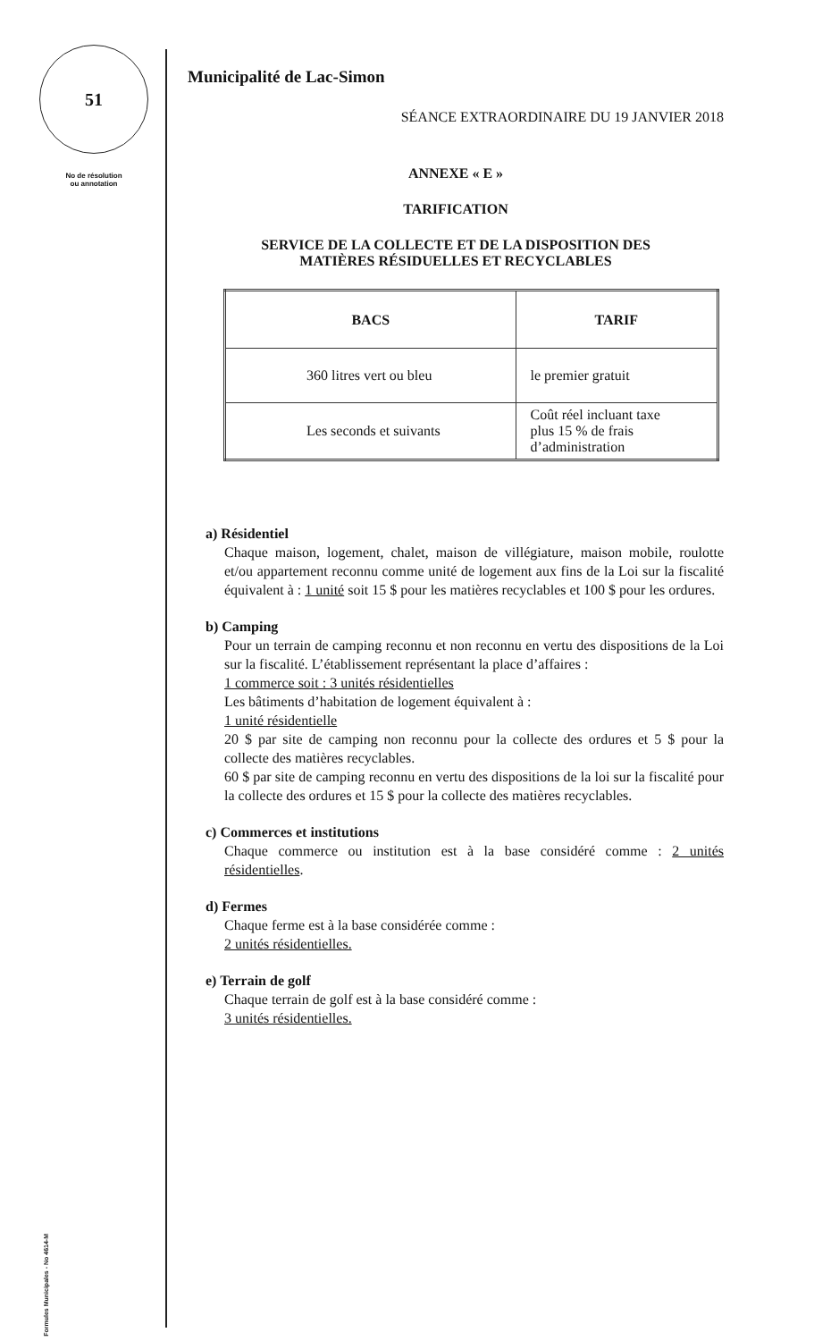51
No de résolution
ou annotation
Municipalité de Lac-Simon
SÉANCE EXTRAORDINAIRE DU 19 JANVIER 2018
ANNEXE « E »
TARIFICATION
SERVICE DE LA COLLECTE ET DE LA DISPOSITION DES
MATIÈRES RÉSIDUELLES ET RECYCLABLES
| BACS | TARIF |
| --- | --- |
| 360 litres vert ou bleu | le premier gratuit |
| Les seconds et suivants | Coût réel incluant taxe plus 15 % de frais d’administration |
a) Résidentiel
Chaque maison, logement, chalet, maison de villégiature, maison mobile, roulotte et/ou appartement reconnu comme unité de logement aux fins de la Loi sur la fiscalité équivalent à : 1 unité soit 15 $ pour les matières recyclables et 100 $ pour les ordures.
b) Camping
Pour un terrain de camping reconnu et non reconnu en vertu des dispositions de la Loi sur la fiscalité. L’établissement représentant la place d’affaires :
1 commerce soit : 3 unités résidentielles
Les bâtiments d’habitation de logement équivalent à :
1 unité résidentielle
20 $ par site de camping non reconnu pour la collecte des ordures et 5 $ pour la collecte des matières recyclables.
60 $ par site de camping reconnu en vertu des dispositions de la loi sur la fiscalité pour la collecte des ordures et 15 $ pour la collecte des matières recyclables.
c) Commerces et institutions
Chaque commerce ou institution est à la base considéré comme : 2 unités résidentielles.
d) Fermes
Chaque ferme est à la base considérée comme :
2 unités résidentielles.
e) Terrain de golf
Chaque terrain de golf est à la base considéré comme :
3 unités résidentielles.
Formules Municipales - No 4614-M